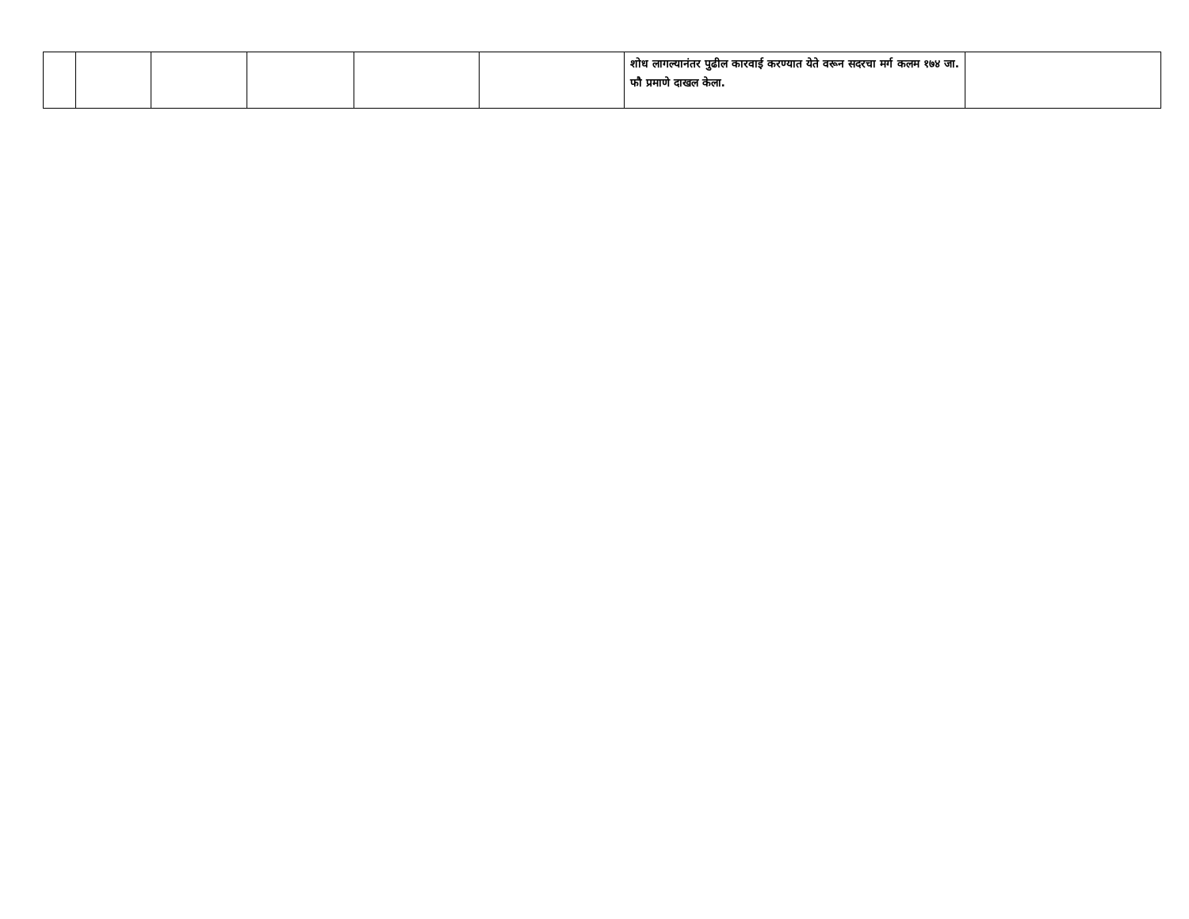| | | | | | | शोध लागल्यानंतर पुढील कारवाई करण्यात येते वरून सदरचा मर्ग कलम १७४ जा. फौ प्रमाणे दाखल केला. | |